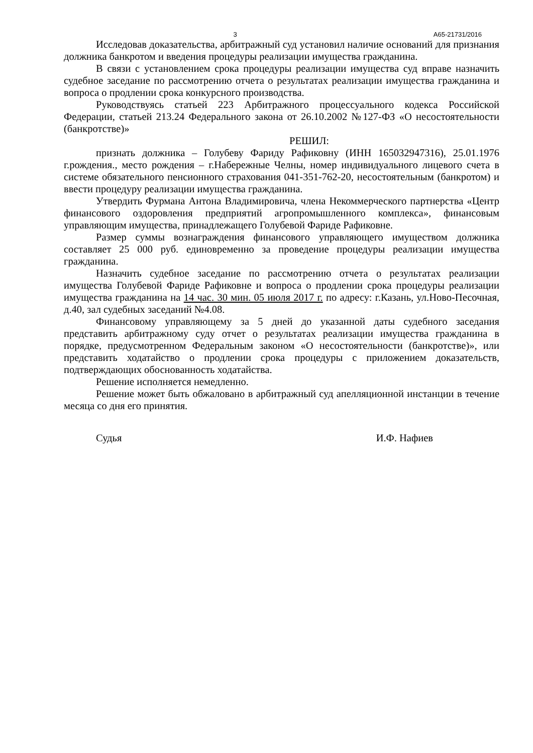3 А65-21731/2016
Исследовав доказательства, арбитражный суд установил наличие оснований для признания должника банкротом и введения процедуры реализации имущества гражданина.
В связи с установлением срока процедуры реализации имущества суд вправе назначить судебное заседание по рассмотрению отчета о результатах реализации имущества гражданина и вопроса о продлении срока конкурсного производства.
Руководствуясь статьей 223 Арбитражного процессуального кодекса Российской Федерации, статьей 213.24 Федерального закона от 26.10.2002 №127-ФЗ «О несостоятельности (банкротстве)»
РЕШИЛ:
признать должника – Голубеву Фариду Рафиковну (ИНН 165032947316), 25.01.1976 г.рождения., место рождения – г.Набережные Челны, номер индивидуального лицевого счета в системе обязательного пенсионного страхования 041-351-762-20, несостоятельным (банкротом) и ввести процедуру реализации имущества гражданина.
Утвердить Фурмана Антона Владимировича, члена Некоммерческого партнерства «Центр финансового оздоровления предприятий агропромышленного комплекса», финансовым управляющим имущества, принадлежащего Голубевой Фариде Рафиковне.
Размер суммы вознаграждения финансового управляющего имуществом должника составляет 25 000 руб. единовременно за проведение процедуры реализации имущества гражданина.
Назначить судебное заседание по рассмотрению отчета о результатах реализации имущества Голубевой Фариде Рафиковне и вопроса о продлении срока процедуры реализации имущества гражданина на 14 час. 30 мин. 05 июля 2017 г. по адресу: г.Казань, ул.Ново-Песочная, д.40, зал судебных заседаний №4.08.
Финансовому управляющему за 5 дней до указанной даты судебного заседания представить арбитражному суду отчет о результатах реализации имущества гражданина в порядке, предусмотренном Федеральным законом «О несостоятельности (банкротстве)», или представить ходатайство о продлении срока процедуры с приложением доказательств, подтверждающих обоснованность ходатайства.
Решение исполняется немедленно.
Решение может быть обжаловано в арбитражный суд апелляционной инстанции в течение месяца со дня его принятия.
Судья И.Ф. Нафиев